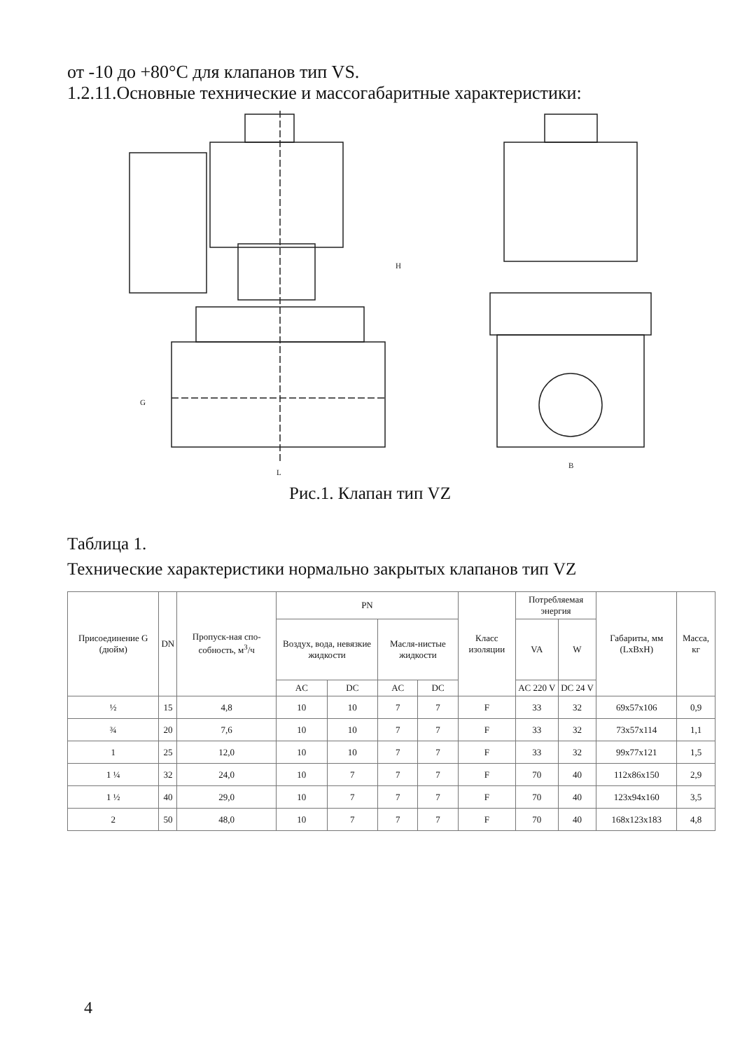от -10 до +80°С для клапанов тип VS.
1.2.11.Основные технические и массогабаритные характеристики:
H
G
L
B
Рис.1. Клапан тип VZ
Таблица 1.
Технические характеристики нормально закрытых клапанов тип VZ
| Присоединение G (дюйм) | DN | Пропуск-ная спо-собность, м<sup>3</sup>/ч | PN | | | | Класс изоляции | Потребляемая энергия | | Габариты, мм (LxBxH) | Масса, кг |
| --- | --- | --- | --- | --- | --- | --- | --- | --- | --- | --- | --- |
| | | | Воздух, вода, невязкие жидкости | | Масля-нистые жидкости | | | VA | W | | |
| | | | AC | DC | AC | DC | | AC 220 V | DC 24 V | | |
| ½ | 15 | 4,8 | 10 | 10 | 7 | 7 | F | 33 | 32 | 69x57x106 | 0,9 |
| ¾ | 20 | 7,6 | 10 | 10 | 7 | 7 | F | 33 | 32 | 73x57x114 | 1,1 |
| 1 | 25 | 12,0 | 10 | 10 | 7 | 7 | F | 33 | 32 | 99x77x121 | 1,5 |
| 1 ¼ | 32 | 24,0 | 10 | 7 | 7 | 7 | F | 70 | 40 | 112x86x150 | 2,9 |
| 1 ½ | 40 | 29,0 | 10 | 7 | 7 | 7 | F | 70 | 40 | 123x94x160 | 3,5 |
| 2 | 50 | 48,0 | 10 | 7 | 7 | 7 | F | 70 | 40 | 168x123x183 | 4,8 |
4